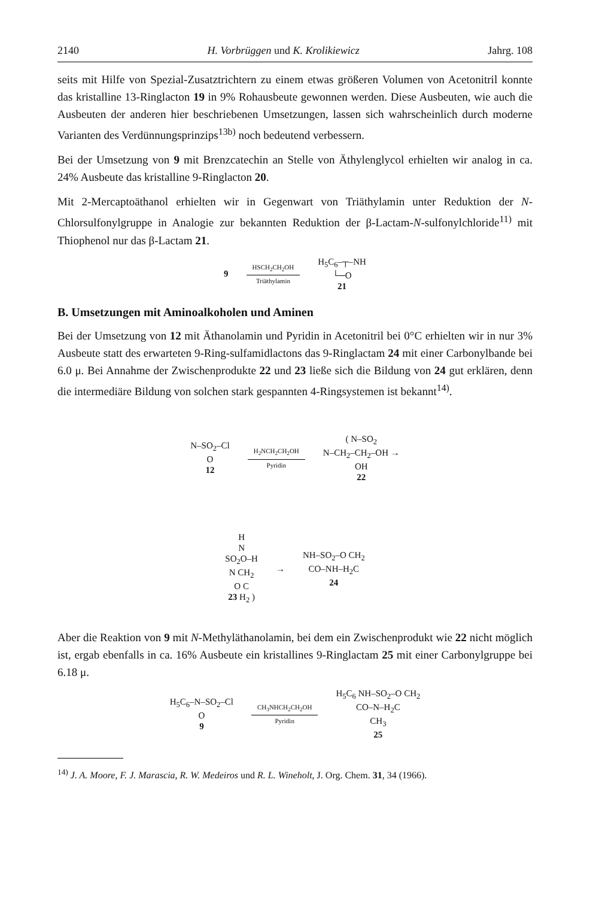2140 H. Vorbrüggen und K. Krolikiewicz Jahrg. 108
seits mit Hilfe von Spezial-Zusatztrichtern zu einem etwas größeren Volumen von Acetonitril konnte das kristalline 13-Ringlacton 19 in 9% Rohausbeute gewonnen werden. Diese Ausbeuten, wie auch die Ausbeuten der anderen hier beschriebenen Umsetzungen, lassen sich wahrscheinlich durch moderne Varianten des Verdünnungsprinzips<sup>13b)</sup> noch bedeutend verbessern.
Bei der Umsetzung von 9 mit Brenzcatechin an Stelle von Äthylenglycol erhielten wir analog in ca. 24% Ausbeute das kristalline 9-Ringlacton 20.
Mit 2-Mercaptoäthanol erhielten wir in Gegenwart von Triäthylamin unter Reduktion der N-Chlorsulfonylgruppe in Analogie zur bekannten Reduktion der β-Lactam-N-sulfonylchloride<sup>11)</sup> mit Thiophenol nur das β-Lactam 21.
9
HSCH<sub>2</sub>CH<sub>2</sub>OH
Triäthylamin
H<sub>5</sub>C<sub>6</sub>–┬–NH
└─O
21
B. Umsetzungen mit Aminoalkoholen und Aminen
Bei der Umsetzung von 12 mit Äthanolamin und Pyridin in Acetonitril bei 0°C erhielten wir in nur 3% Ausbeute statt des erwarteten 9-Ring-sulfamidlactons das 9-Ringlactam 24 mit einer Carbonylbande bei 6.0 μ. Bei Annahme der Zwischenprodukte 22 und 23 ließe sich die Bildung von 24 gut erklären, denn die intermediäre Bildung von solchen stark gespannten 4-Ringsystemen ist bekannt<sup>14)</sup>.
N–SO<sub>2</sub>–Cl
O
12
H<sub>2</sub>NCH<sub>2</sub>CH<sub>2</sub>OH
Pyridin
( N–SO<sub>2</sub>
N–CH<sub>2</sub>–CH<sub>2</sub>–OH →
OH
22
H
N
SO<sub>2</sub>O–H
N CH<sub>2</sub>
O C
23 H<sub>2</sub> )
→
NH–SO<sub>2</sub>–O CH<sub>2</sub>
CO–NH–H<sub>2</sub>C
24
Aber die Reaktion von 9 mit N-Methyläthanolamin, bei dem ein Zwischenprodukt wie 22 nicht möglich ist, ergab ebenfalls in ca. 16% Ausbeute ein kristallines 9-Ringlactam 25 mit einer Carbonylgruppe bei 6.18 μ.
H<sub>5</sub>C<sub>6</sub>–N–SO<sub>2</sub>–Cl
O
9
CH<sub>3</sub>NHCH<sub>2</sub>CH<sub>2</sub>OH
Pyridin
H<sub>5</sub>C<sub>6</sub> NH–SO<sub>2</sub>–O CH<sub>2</sub>
CO–N–H<sub>2</sub>C
CH<sub>3</sub>
25
<sup>14)</sup> J. A. Moore, F. J. Marascia, R. W. Medeiros und R. L. Wineholt, J. Org. Chem. 31, 34 (1966).